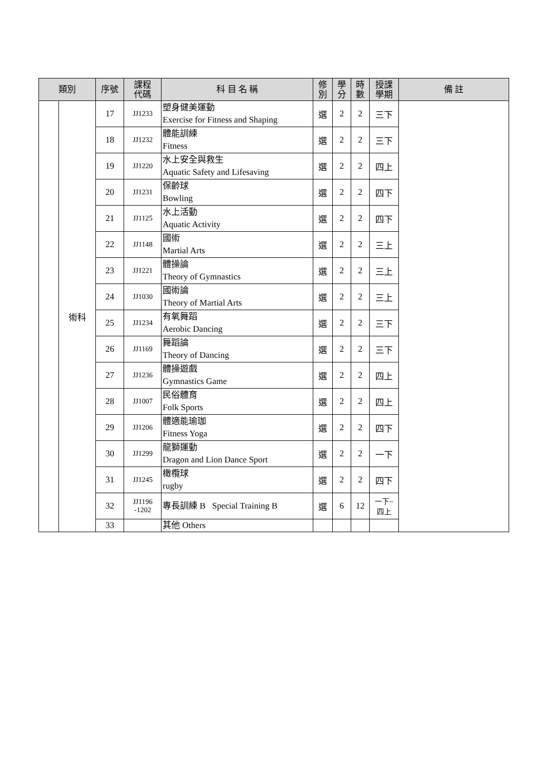| 類別 | | 序號 | 課程 代碼 | 科 目 名 稱 | 修 別 | 學 分 | 時 數 | 授課 學期 | 備 註 |
| --- | --- | --- | --- | --- | --- | --- | --- | --- | --- |
| | 術科 | 17 | JJ1233 | 塑身健美運動 Exercise for Fitness and Shaping | 選 | 2 | 2 | 三下 | |
| | | 18 | JJ1232 | 體能訓練 Fitness | 選 | 2 | 2 | 三下 | |
| | | 19 | JJ1220 | 水上安全與救生 Aquatic Safety and Lifesaving | 選 | 2 | 2 | 四上 | |
| | | 20 | JJ1231 | 保齡球 Bowling | 選 | 2 | 2 | 四下 | |
| | | 21 | JJ1125 | 水上活動 Aquatic Activity | 選 | 2 | 2 | 四下 | |
| | | 22 | JJ1148 | 國術 Martial Arts | 選 | 2 | 2 | 三上 | |
| | | 23 | JJ1221 | 體操論 Theory of Gymnastics | 選 | 2 | 2 | 三上 | |
| | | 24 | JJ1030 | 國術論 Theory of Martial Arts | 選 | 2 | 2 | 三上 | |
| | | 25 | JJ1234 | 有氧舞蹈 Aerobic Dancing | 選 | 2 | 2 | 三下 | |
| | | 26 | JJ1169 | 舞蹈論 Theory of Dancing | 選 | 2 | 2 | 三下 | |
| | | 27 | JJ1236 | 體操遊戲 Gymnastics Game | 選 | 2 | 2 | 四上 | |
| | | 28 | JJ1007 | 民俗體育 Folk Sports | 選 | 2 | 2 | 四上 | |
| | | 29 | JJ1206 | 體適能瑜珈 Fitness Yoga | 選 | 2 | 2 | 四下 | |
| | | 30 | JJ1299 | 龍獅運動 Dragon and Lion Dance Sport | 選 | 2 | 2 | 一下 | |
| | | 31 | JJ1245 | 橄欖球 rugby | 選 | 2 | 2 | 四下 | |
| | | 32 | JJ1196 -1202 | 專長訓練 B Special Training B | 選 | 6 | 12 | 一下~ 四上 | |
| | | 33 | | 其他 Others | | | | | |